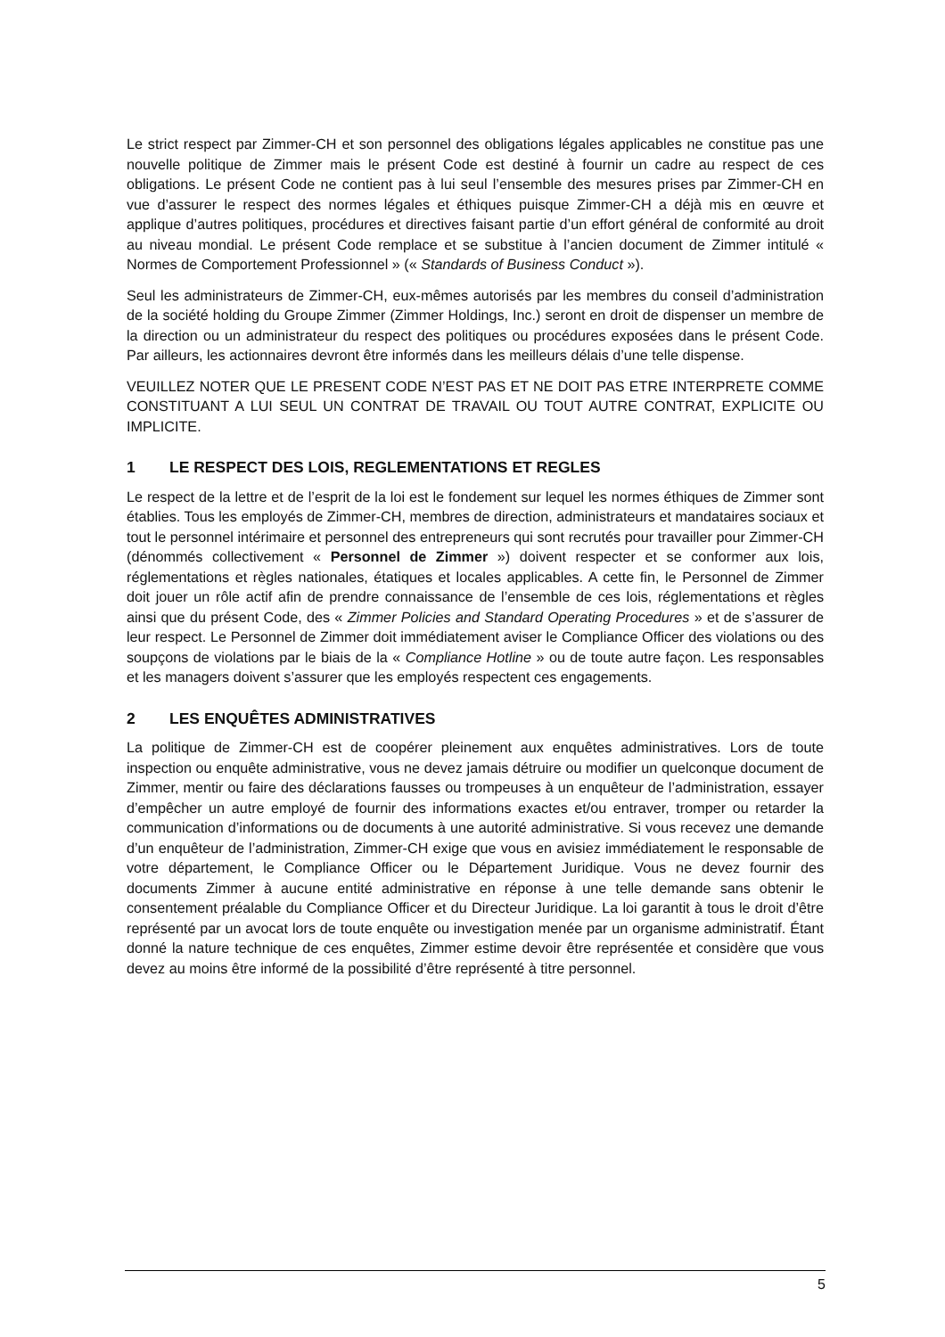Le strict respect par Zimmer-CH et son personnel des obligations légales applicables ne constitue pas une nouvelle politique de Zimmer mais le présent Code est destiné à fournir un cadre au respect de ces obligations. Le présent Code ne contient pas à lui seul l’ensemble des mesures prises par Zimmer-CH en vue d’assurer le respect des normes légales et éthiques puisque Zimmer-CH a déjà mis en œuvre et applique d’autres politiques, procédures et directives faisant partie d’un effort général de conformité au droit au niveau mondial. Le présent Code remplace et se substitue à l’ancien document de Zimmer intitulé « Normes de Comportement Professionnel » (« Standards of Business Conduct »).
Seul les administrateurs de Zimmer-CH, eux-mêmes autorisés par les membres du conseil d’administration de la société holding du Groupe Zimmer (Zimmer Holdings, Inc.) seront en droit de dispenser un membre de la direction ou un administrateur du respect des politiques ou procédures exposées dans le présent Code. Par ailleurs, les actionnaires devront être informés dans les meilleurs délais d’une telle dispense.
VEUILLEZ NOTER QUE LE PRESENT CODE N’EST PAS ET NE DOIT PAS ETRE INTERPRETE COMME CONSTITUANT A LUI SEUL UN CONTRAT DE TRAVAIL OU TOUT AUTRE CONTRAT, EXPLICITE OU IMPLICITE.
1 LE RESPECT DES LOIS, REGLEMENTATIONS ET REGLES
Le respect de la lettre et de l’esprit de la loi est le fondement sur lequel les normes éthiques de Zimmer sont établies. Tous les employés de Zimmer-CH, membres de direction, administrateurs et mandataires sociaux et tout le personnel intérimaire et personnel des entrepreneurs qui sont recrutés pour travailler pour Zimmer-CH (dénommés collectivement « Personnel de Zimmer ») doivent respecter et se conformer aux lois, réglementations et règles nationales, étatiques et locales applicables. A cette fin, le Personnel de Zimmer doit jouer un rôle actif afin de prendre connaissance de l’ensemble de ces lois, réglementations et règles ainsi que du présent Code, des « Zimmer Policies and Standard Operating Procedures » et de s’assurer de leur respect. Le Personnel de Zimmer doit immédiatement aviser le Compliance Officer des violations ou des soupçons de violations par le biais de la « Compliance Hotline » ou de toute autre façon. Les responsables et les managers doivent s’assurer que les employés respectent ces engagements.
2 LES ENQUÊTES ADMINISTRATIVES
La politique de Zimmer-CH est de coopérer pleinement aux enquêtes administratives. Lors de toute inspection ou enquête administrative, vous ne devez jamais détruire ou modifier un quelconque document de Zimmer, mentir ou faire des déclarations fausses ou trompeuses à un enquêteur de l’administration, essayer d’empêcher un autre employé de fournir des informations exactes et/ou entraver, tromper ou retarder la communication d’informations ou de documents à une autorité administrative. Si vous recevez une demande d’un enquêteur de l’administration, Zimmer-CH exige que vous en avisiez immédiatement le responsable de votre département, le Compliance Officer ou le Département Juridique. Vous ne devez fournir des documents Zimmer à aucune entité administrative en réponse à une telle demande sans obtenir le consentement préalable du Compliance Officer et du Directeur Juridique. La loi garantit à tous le droit d’être représenté par un avocat lors de toute enquête ou investigation menée par un organisme administratif. Étant donné la nature technique de ces enquêtes, Zimmer estime devoir être représentée et considère que vous devez au moins être informé de la possibilité d’être représenté à titre personnel.
5